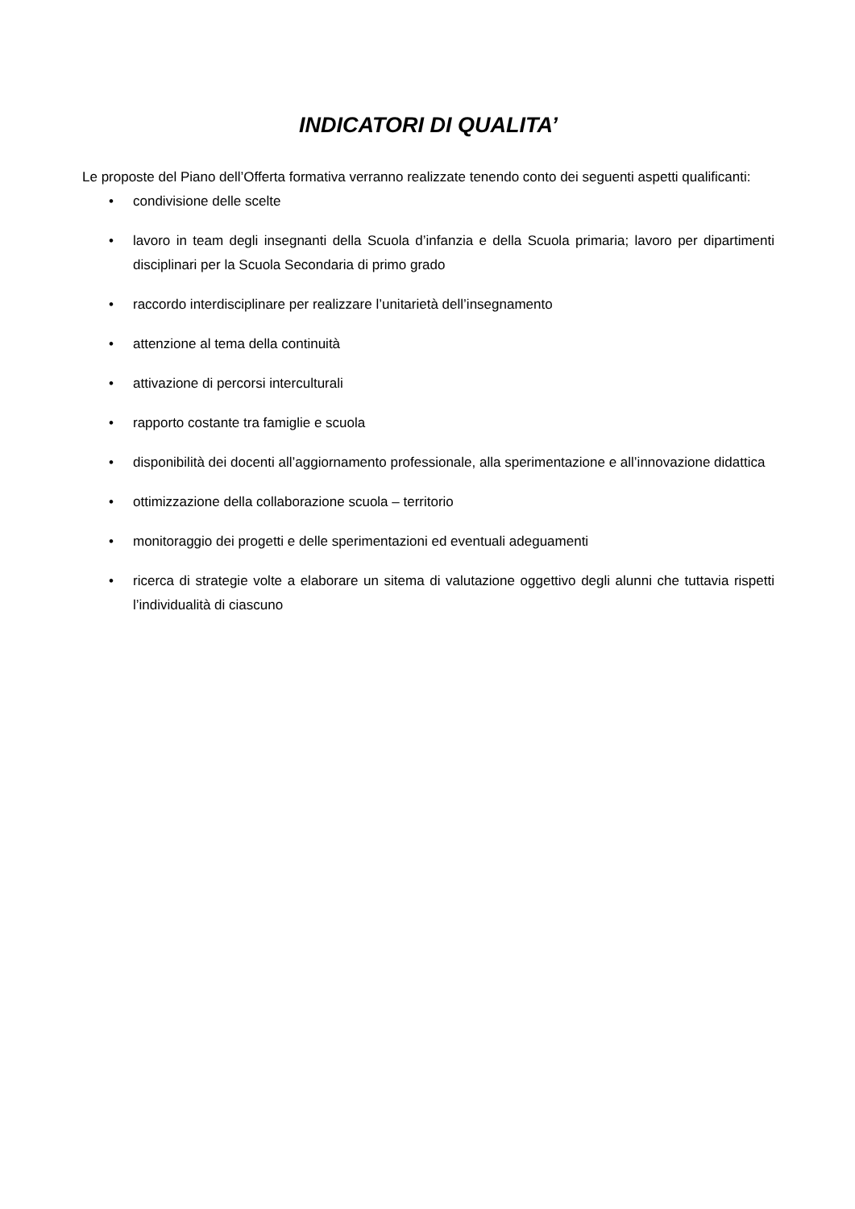INDICATORI DI QUALITA’
Le proposte del Piano dell’Offerta formativa verranno realizzate tenendo conto dei seguenti aspetti qualificanti:
• condivisione delle scelte
• lavoro in team degli insegnanti della Scuola d’infanzia e della Scuola primaria; lavoro per dipartimenti disciplinari per la Scuola Secondaria di primo grado
• raccordo interdisciplinare per realizzare l’unitarietà dell’insegnamento
• attenzione al tema della continuità
• attivazione di percorsi interculturali
• rapporto costante tra famiglie e scuola
• disponibilità dei docenti all’aggiornamento professionale, alla sperimentazione e all’innovazione didattica
• ottimizzazione della collaborazione scuola – territorio
• monitoraggio dei progetti e delle sperimentazioni ed eventuali adeguamenti
• ricerca di strategie volte a elaborare un sitema di valutazione oggettivo degli alunni che tuttavia rispetti l’individualità di ciascuno